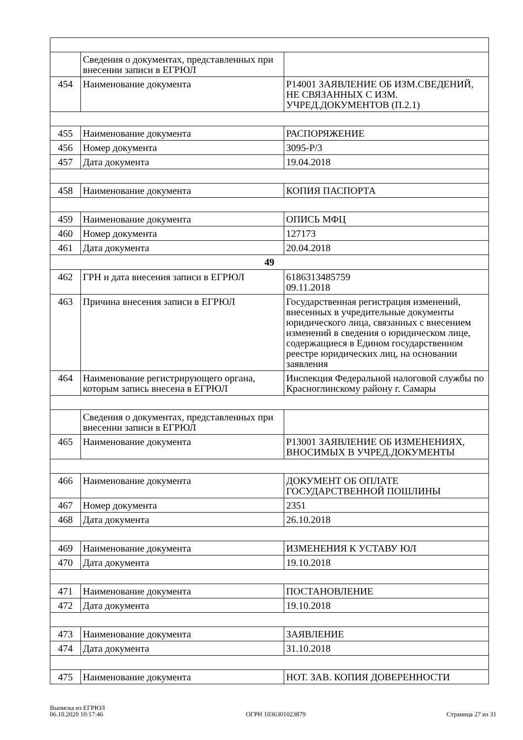| | Сведения о документах, представленных при внесении записи в ЕГРЮЛ | |
| 454 | Наименование документа | Р14001 ЗАЯВЛЕНИЕ ОБ ИЗМ.СВЕДЕНИЙ, НЕ СВЯЗАННЫХ С ИЗМ. УЧРЕД.ДОКУМЕНТОВ (П.2.1) |
| 455 | Наименование документа | РАСПОРЯЖЕНИЕ |
| 456 | Номер документа | 3095-Р/3 |
| 457 | Дата документа | 19.04.2018 |
| 458 | Наименование документа | КОПИЯ ПАСПОРТА |
| 459 | Наименование документа | ОПИСЬ МФЦ |
| 460 | Номер документа | 127173 |
| 461 | Дата документа | 20.04.2018 |
| 49 | | |
| 462 | ГРН и дата внесения записи в ЕГРЮЛ | 6186313485759 09.11.2018 |
| 463 | Причина внесения записи в ЕГРЮЛ | Государственная регистрация изменений, внесенных в учредительные документы юридического лица, связанных с внесением изменений в сведения о юридическом лице, содержащиеся в Едином государственном реестре юридических лиц, на основании заявления |
| 464 | Наименование регистрирующего органа, которым запись внесена в ЕГРЮЛ | Инспекция Федеральной налоговой службы по Красноглинскому району г. Самары |
| | Сведения о документах, представленных при внесении записи в ЕГРЮЛ | |
| 465 | Наименование документа | Р13001 ЗАЯВЛЕНИЕ ОБ ИЗМЕНЕНИЯХ, ВНОСИМЫХ В УЧРЕД.ДОКУМЕНТЫ |
| 466 | Наименование документа | ДОКУМЕНТ ОБ ОПЛАТЕ ГОСУДАРСТВЕННОЙ ПОШЛИНЫ |
| 467 | Номер документа | 2351 |
| 468 | Дата документа | 26.10.2018 |
| 469 | Наименование документа | ИЗМЕНЕНИЯ К УСТАВУ ЮЛ |
| 470 | Дата документа | 19.10.2018 |
| 471 | Наименование документа | ПОСТАНОВЛЕНИЕ |
| 472 | Дата документа | 19.10.2018 |
| 473 | Наименование документа | ЗАЯВЛЕНИЕ |
| 474 | Дата документа | 31.10.2018 |
| 475 | Наименование документа | НОТ. ЗАВ. КОПИЯ ДОВЕРЕННОСТИ |
Выписка из ЕГРЮЛ
06.10.2020 10:17:46
ОГРН 1036301023879
Страница 27 из 31